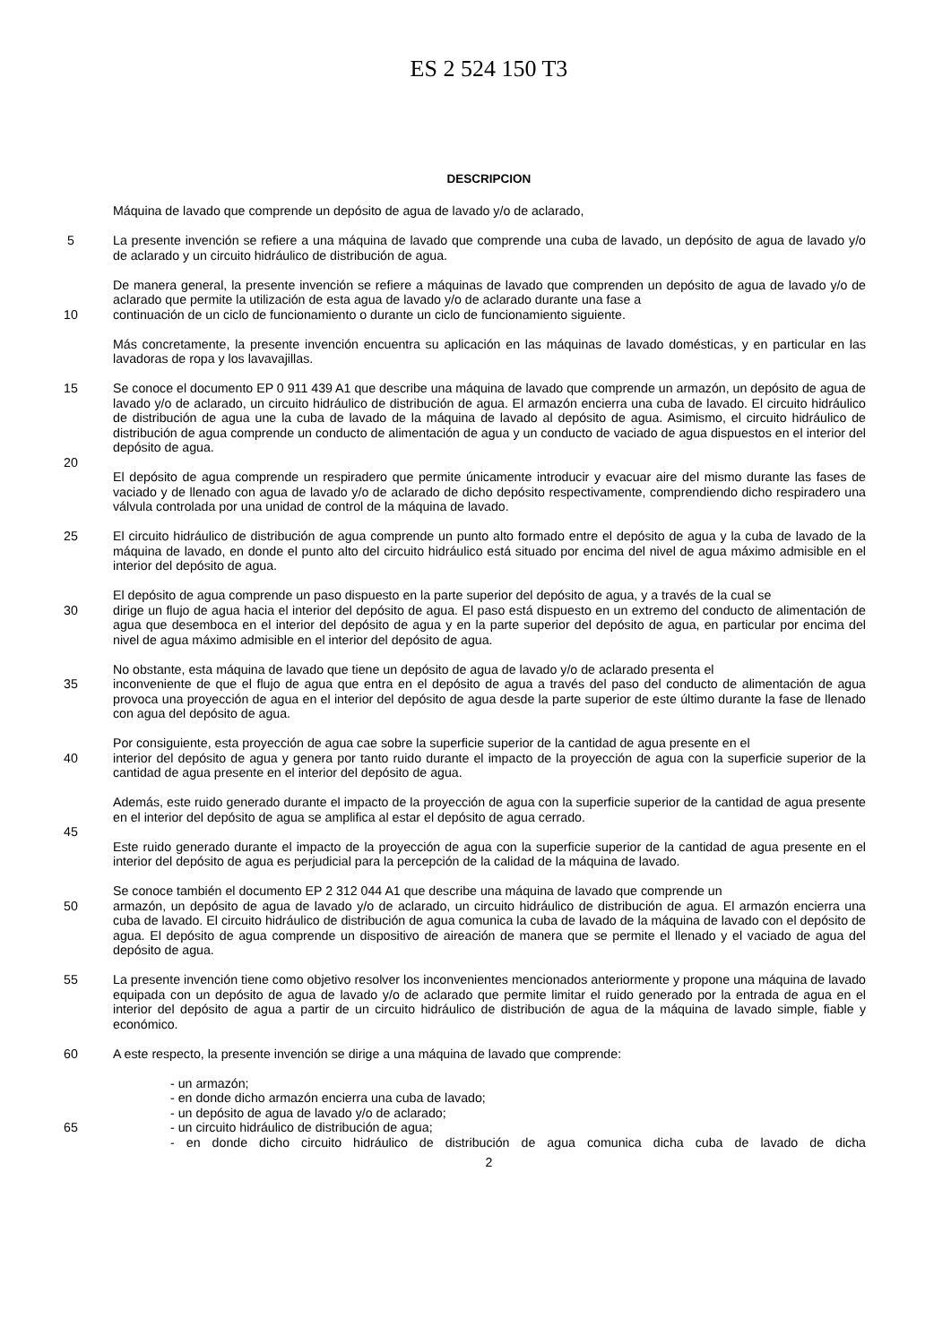ES 2 524 150 T3
DESCRIPCION
Máquina de lavado que comprende un depósito de agua de lavado y/o de aclarado,
5 La presente invención se refiere a una máquina de lavado que comprende una cuba de lavado, un depósito de agua de lavado y/o de aclarado y un circuito hidráulico de distribución de agua.
De manera general, la presente invención se refiere a máquinas de lavado que comprenden un depósito de agua de lavado y/o de aclarado que permite la utilización de esta agua de lavado y/o de aclarado durante una fase a
10 continuación de un ciclo de funcionamiento o durante un ciclo de funcionamiento siguiente.
Más concretamente, la presente invención encuentra su aplicación en las máquinas de lavado domésticas, y en particular en las lavadoras de ropa y los lavavajillas.
15 Se conoce el documento EP 0 911 439 A1 que describe una máquina de lavado que comprende un armazón, un depósito de agua de lavado y/o de aclarado, un circuito hidráulico de distribución de agua. El armazón encierra una cuba de lavado. El circuito hidráulico de distribución de agua une la cuba de lavado de la máquina de lavado al depósito de agua. Asimismo, el circuito hidráulico de distribución de agua comprende un conducto de alimentación de agua y un conducto de vaciado de agua dispuestos en el interior del depósito de agua.
20
El depósito de agua comprende un respiradero que permite únicamente introducir y evacuar aire del mismo durante las fases de vaciado y de llenado con agua de lavado y/o de aclarado de dicho depósito respectivamente, comprendiendo dicho respiradero una válvula controlada por una unidad de control de la máquina de lavado.
25 El circuito hidráulico de distribución de agua comprende un punto alto formado entre el depósito de agua y la cuba de lavado de la máquina de lavado, en donde el punto alto del circuito hidráulico está situado por encima del nivel de agua máximo admisible en el interior del depósito de agua.
El depósito de agua comprende un paso dispuesto en la parte superior del depósito de agua, y a través de la cual se
30 dirige un flujo de agua hacia el interior del depósito de agua. El paso está dispuesto en un extremo del conducto de alimentación de agua que desemboca en el interior del depósito de agua y en la parte superior del depósito de agua, en particular por encima del nivel de agua máximo admisible en el interior del depósito de agua.
No obstante, esta máquina de lavado que tiene un depósito de agua de lavado y/o de aclarado presenta el
35 inconveniente de que el flujo de agua que entra en el depósito de agua a través del paso del conducto de alimentación de agua provoca una proyección de agua en el interior del depósito de agua desde la parte superior de este último durante la fase de llenado con agua del depósito de agua.
Por consiguiente, esta proyección de agua cae sobre la superficie superior de la cantidad de agua presente en el
40 interior del depósito de agua y genera por tanto ruido durante el impacto de la proyección de agua con la superficie superior de la cantidad de agua presente en el interior del depósito de agua.
Además, este ruido generado durante el impacto de la proyección de agua con la superficie superior de la cantidad de agua presente en el interior del depósito de agua se amplifica al estar el depósito de agua cerrado.
45
Este ruido generado durante el impacto de la proyección de agua con la superficie superior de la cantidad de agua presente en el interior del depósito de agua es perjudicial para la percepción de la calidad de la máquina de lavado.
Se conoce también el documento EP 2 312 044 A1 que describe una máquina de lavado que comprende un
50 armazón, un depósito de agua de lavado y/o de aclarado, un circuito hidráulico de distribución de agua. El armazón encierra una cuba de lavado. El circuito hidráulico de distribución de agua comunica la cuba de lavado de la máquina de lavado con el depósito de agua. El depósito de agua comprende un dispositivo de aireación de manera que se permite el llenado y el vaciado de agua del depósito de agua.
55 La presente invención tiene como objetivo resolver los inconvenientes mencionados anteriormente y propone una máquina de lavado equipada con un depósito de agua de lavado y/o de aclarado que permite limitar el ruido generado por la entrada de agua en el interior del depósito de agua a partir de un circuito hidráulico de distribución de agua de la máquina de lavado simple, fiable y económico.
60 A este respecto, la presente invención se dirige a una máquina de lavado que comprende:
- un armazón;
- en donde dicho armazón encierra una cuba de lavado;
- un depósito de agua de lavado y/o de aclarado;
65 - un circuito hidráulico de distribución de agua;
- en donde dicho circuito hidráulico de distribución de agua comunica dicha cuba de lavado de dicha
2